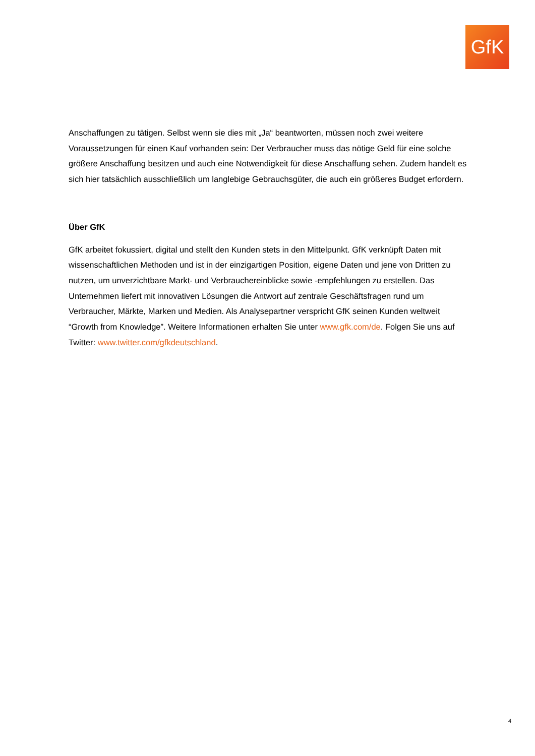GfK
Anschaffungen zu tätigen. Selbst wenn sie dies mit „Ja“ beantworten, müssen noch zwei weitere Voraussetzungen für einen Kauf vorhanden sein: Der Verbraucher muss das nötige Geld für eine solche größere Anschaffung besitzen und auch eine Notwendigkeit für diese Anschaffung sehen. Zudem handelt es sich hier tatsächlich ausschließlich um langlebige Gebrauchsgüter, die auch ein größeres Budget erfordern.
Über GfK
GfK arbeitet fokussiert, digital und stellt den Kunden stets in den Mittelpunkt. GfK verknüpft Daten mit wissenschaftlichen Methoden und ist in der einzigartigen Position, eigene Daten und jene von Dritten zu nutzen, um unverzichtbare Markt- und Verbrauchereinblicke sowie -empfehlungen zu erstellen. Das Unternehmen liefert mit innovativen Lösungen die Antwort auf zentrale Geschäftsfragen rund um Verbraucher, Märkte, Marken und Medien. Als Analysepartner verspricht GfK seinen Kunden weltweit “Growth from Knowledge”. Weitere Informationen erhalten Sie unter www.gfk.com/de. Folgen Sie uns auf Twitter: www.twitter.com/gfkdeutschland.
4